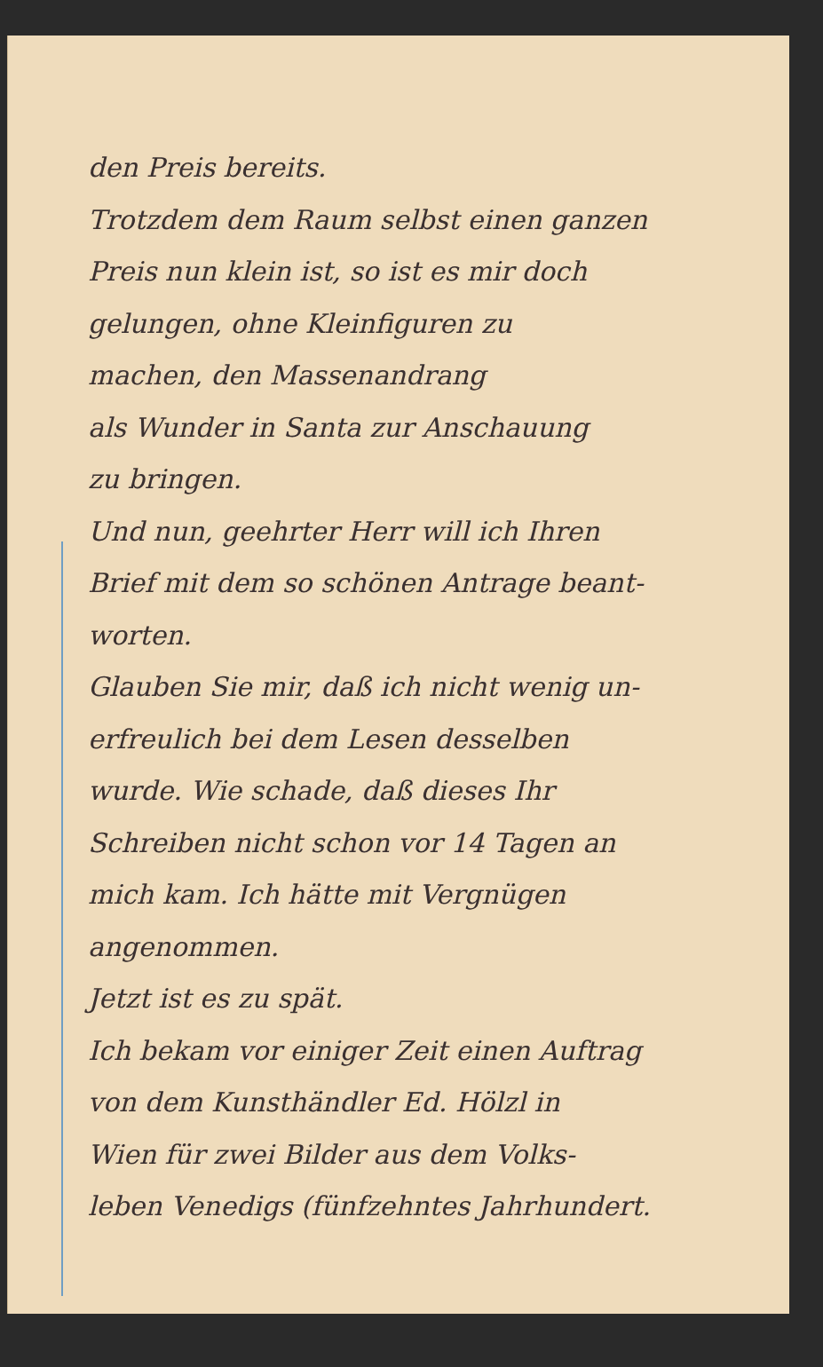den Preis bereits.
Trotzdem dem Raum selbst einen ganzen
Preis nun klein ist, so ist es mir doch
gelungen, ohne Kleinfiguren zu
machen, den Massenandrang
als Wunder in Santa zur Anschauung
zu bringen.
Und nun, geehrter Herr will ich Ihren
Brief mit dem so schönen Antrage beant-
worten.
Glauben Sie mir, daß ich nicht wenig un-
erfreulich bei dem Lesen desselben
wurde. Wie schade, daß dieses Ihr
Schreiben nicht schon vor 14 Tagen an
mich kam. Ich hätte mit Vergnügen
angenommen.
Jetzt ist es zu spät.
Ich bekam vor einiger Zeit einen Auftrag
von dem Kunsthändler Ed. Hölzl in
Wien für zwei Bilder aus dem Volks-
leben Venedigs (fünfzehntes Jahrhundert.